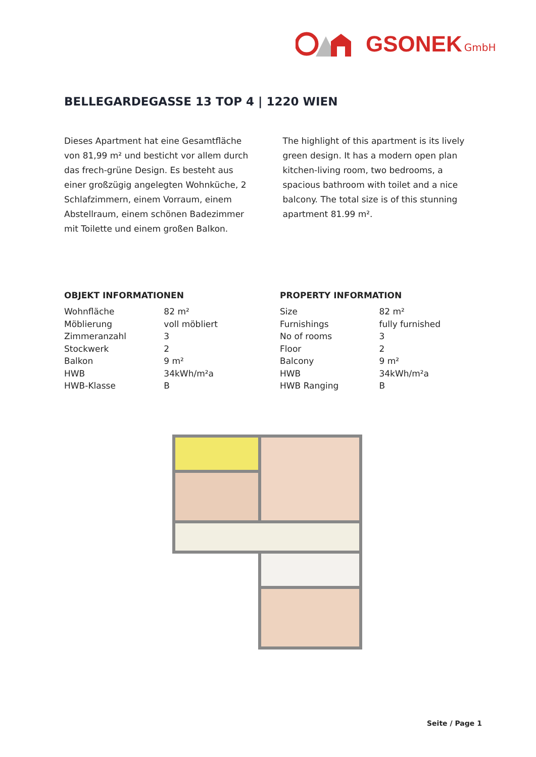GSONEK GmbH
BELLEGARDEGASSE 13 TOP 4 | 1220 WIEN
Dieses Apartment hat eine Gesamtfläche von 81,99 m² und besticht vor allem durch das frech-grüne Design. Es besteht aus einer großzügig angelegten Wohnküche, 2 Schlafzimmern, einem Vorraum, einem Abstellraum, einem schönen Badezimmer mit Toilette und einem großen Balkon.
The highlight of this apartment is its lively green design. It has a modern open plan kitchen-living room, two bedrooms, a spacious bathroom with toilet and a nice balcony. The total size is of this stunning apartment 81.99 m².
OBJEKT INFORMATIONEN
| Wohnfläche | 82 m² |
| Möblierung | voll möbliert |
| Zimmeranzahl | 3 |
| Stockwerk | 2 |
| Balkon | 9 m² |
| HWB | 34kWh/m²a |
| HWB-Klasse | B |
PROPERTY INFORMATION
| Size | 82 m² |
| Furnishings | fully furnished |
| No of rooms | 3 |
| Floor | 2 |
| Balcony | 9 m² |
| HWB | 34kWh/m²a |
| HWB Ranging | B |
Seite / Page 1